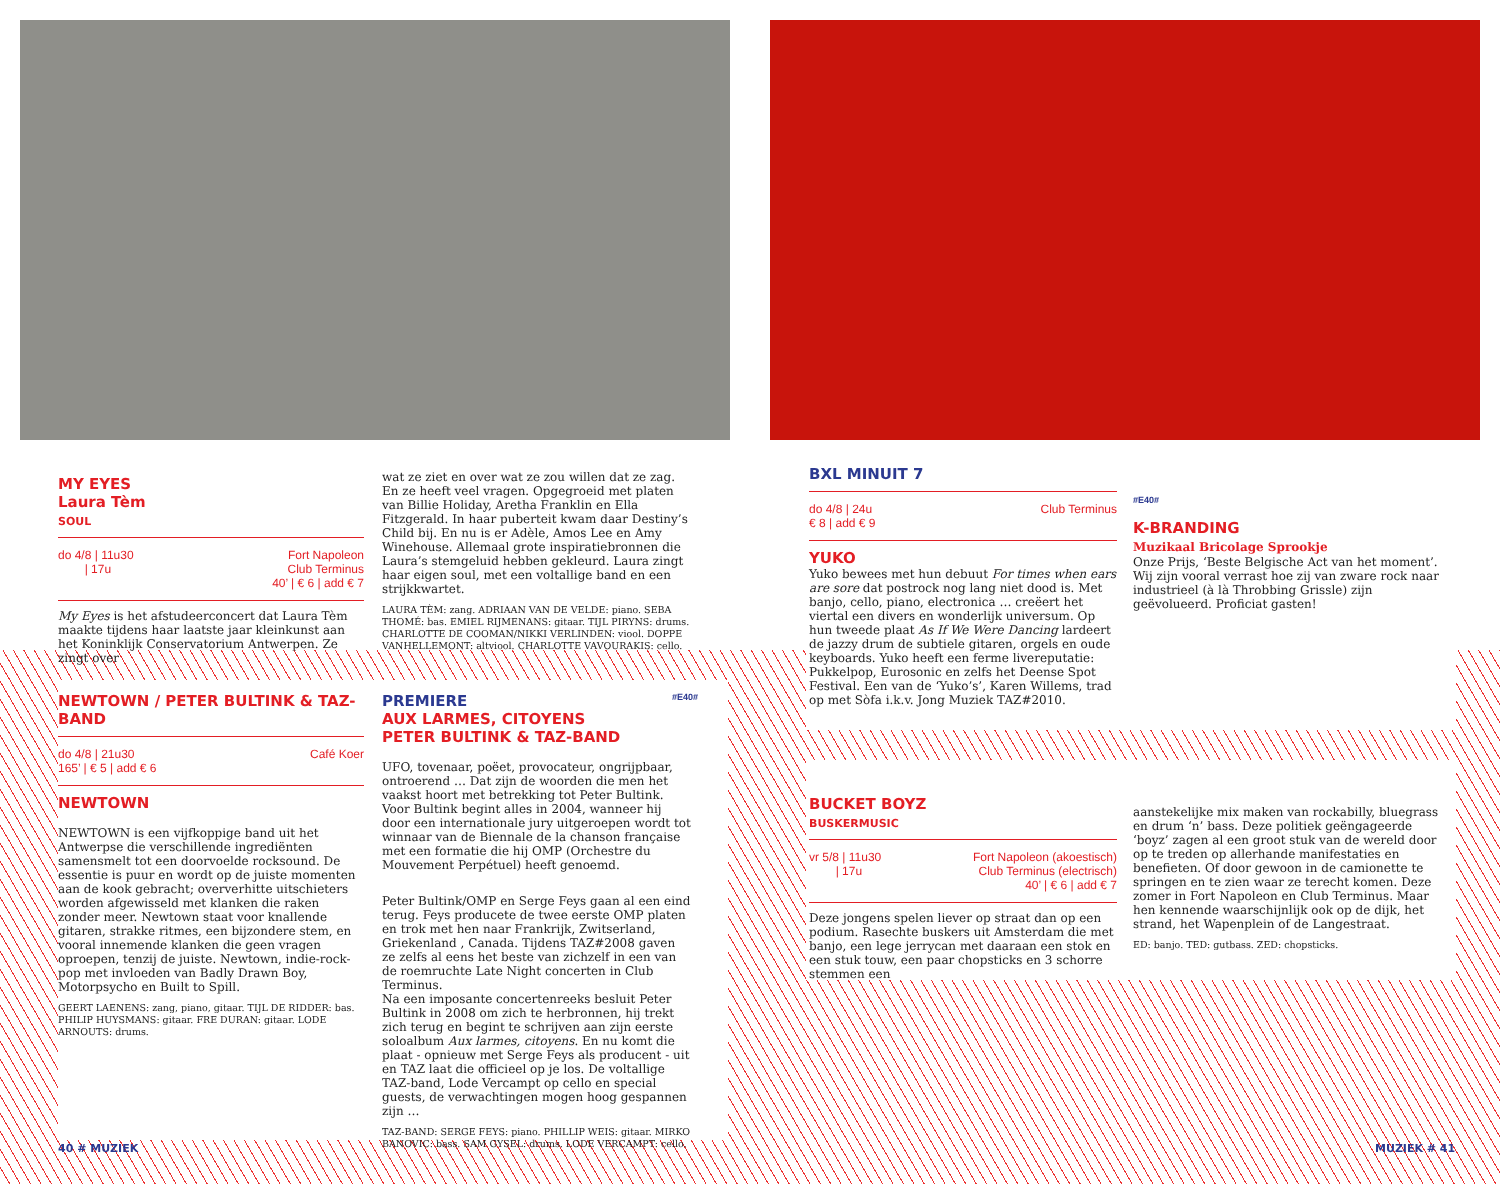MY EYES
Laura Tèm
SOUL
do 4/8 | 11u30
| 17u
Fort Napoleon
Club Terminus
40’ | € 6 | add € 7
My Eyes is het afstudeerconcert dat Laura Tèm maakte tijdens haar laatste jaar kleinkunst aan het Koninklijk Conservatorium Antwerpen. Ze zingt over
wat ze ziet en over wat ze zou willen dat ze zag. En ze heeft veel vragen. Opgegroeid met platen van Billie Holiday, Aretha Franklin en Ella Fitzgerald. In haar puberteit kwam daar Destiny’s Child bij. En nu is er Adèle, Amos Lee en Amy Winehouse. Allemaal grote inspiratiebronnen die Laura’s stemgeluid hebben gekleurd. Laura zingt haar eigen soul, met een voltallige band en een strijkkwartet.
LAURA TÈM: zang. ADRIAAN VAN DE VELDE: piano. SEBA THOMÉ: bas. EMIEL RIJMENANS: gitaar. TIJL PIRYNS: drums. CHARLOTTE DE COOMAN/NIKKI VERLINDEN: viool. DOPPE VANHELLEMONT: altviool. CHARLOTTE VAVOURAKIS: cello.
NEWTOWN / PETER BULTINK & TAZ-BAND
do 4/8 | 21u30
165’ | € 5 | add € 6
Café Koer
NEWTOWN
NEWTOWN is een vijfkoppige band uit het Antwerpse die verschillende ingrediënten samensmelt tot een doorvoelde rocksound. De essentie is puur en wordt op de juiste momenten aan de kook gebracht; oververhitte uitschieters worden afgewisseld met klanken die raken zonder meer. Newtown staat voor knallende gitaren, strakke ritmes, een bijzondere stem, en vooral innemende klanken die geen vragen oproepen, tenzij de juiste. Newtown, indie-rock-pop met invloeden van Badly Drawn Boy, Motorpsycho en Built to Spill.
GEERT LAENENS: zang, piano, gitaar. TIJL DE RIDDER: bas. PHILIP HUYSMANS: gitaar. FRE DURAN: gitaar. LODE ARNOUTS: drums.
PREMIERE
AUX LARMES, CITOYENS
PETER BULTINK & TAZ-BAND
#E40#
UFO, tovenaar, poëet, provocateur, ongrijpbaar, ontroerend … Dat zijn de woorden die men het vaakst hoort met betrekking tot Peter Bultink.
Voor Bultink begint alles in 2004, wanneer hij door een internationale jury uitgeroepen wordt tot winnaar van de Biennale de la chanson française met een formatie die hij OMP (Orchestre du Mouvement Perpétuel) heeft genoemd.
Peter Bultink/OMP en Serge Feys gaan al een eind terug. Feys producete de twee eerste OMP platen en trok met hen naar Frankrijk, Zwitserland, Griekenland , Canada. Tijdens TAZ#2008 gaven ze zelfs al eens het beste van zichzelf in een van de roemruchte Late Night concerten in Club Terminus.
Na een imposante concertenreeks besluit Peter Bultink in 2008 om zich te herbronnen, hij trekt zich terug en begint te schrijven aan zijn eerste soloalbum Aux larmes, citoyens. En nu komt die plaat - opnieuw met Serge Feys als producent - uit en TAZ laat die officieel op je los. De voltallige TAZ-band, Lode Vercampt op cello en special guests, de verwachtingen mogen hoog gespannen zijn …
TAZ-BAND: SERGE FEYS: piano. PHILLIP WEIS: gitaar. MIRKO BANOVIC: bass. SAM GYSEL: drums. LODE VERCAMPT: cello.
BXL MINUIT 7
do 4/8 | 24u
€ 8 | add € 9
Club Terminus
YUKO
Yuko bewees met hun debuut For times when ears are sore dat postrock nog lang niet dood is. Met banjo, cello, piano, electronica … creëert het viertal een divers en wonderlijk universum. Op hun tweede plaat As If We Were Dancing lardeert de jazzy drum de subtiele gitaren, orgels en oude keyboards. Yuko heeft een ferme livereputatie: Pukkelpop, Eurosonic en zelfs het Deense Spot Festival. Een van de ‘Yuko’s’, Karen Willems, trad op met Sòfa i.k.v. Jong Muziek TAZ#2010.
#E40#
K-BRANDING
Muzikaal Bricolage Sprookje
Onze Prijs, ‘Beste Belgische Act van het moment’. Wij zijn vooral verrast hoe zij van zware rock naar industrieel (à là Throbbing Grissle) zijn geëvolueerd. Proficiat gasten!
BUCKET BOYZ
BUSKERMUSIC
vr 5/8 | 11u30
| 17u
Fort Napoleon (akoestisch)
Club Terminus (electrisch)
40’ | € 6 | add € 7
Deze jongens spelen liever op straat dan op een podium. Rasechte buskers uit Amsterdam die met banjo, een lege jerrycan met daaraan een stok en een stuk touw, een paar chopsticks en 3 schorre stemmen een
aanstekelijke mix maken van rockabilly, bluegrass en drum ‘n’ bass. Deze politiek geëngageerde ‘boyz’ zagen al een groot stuk van de wereld door op te treden op allerhande manifestaties en benefieten. Of door gewoon in de camionette te springen en te zien waar ze terecht komen. Deze zomer in Fort Napoleon en Club Terminus. Maar hen kennende waarschijnlijk ook op de dijk, het strand, het Wapenplein of de Langestraat.
ED: banjo. TED: gutbass. ZED: chopsticks.
40 # MUZIEK MUZIEK # 41